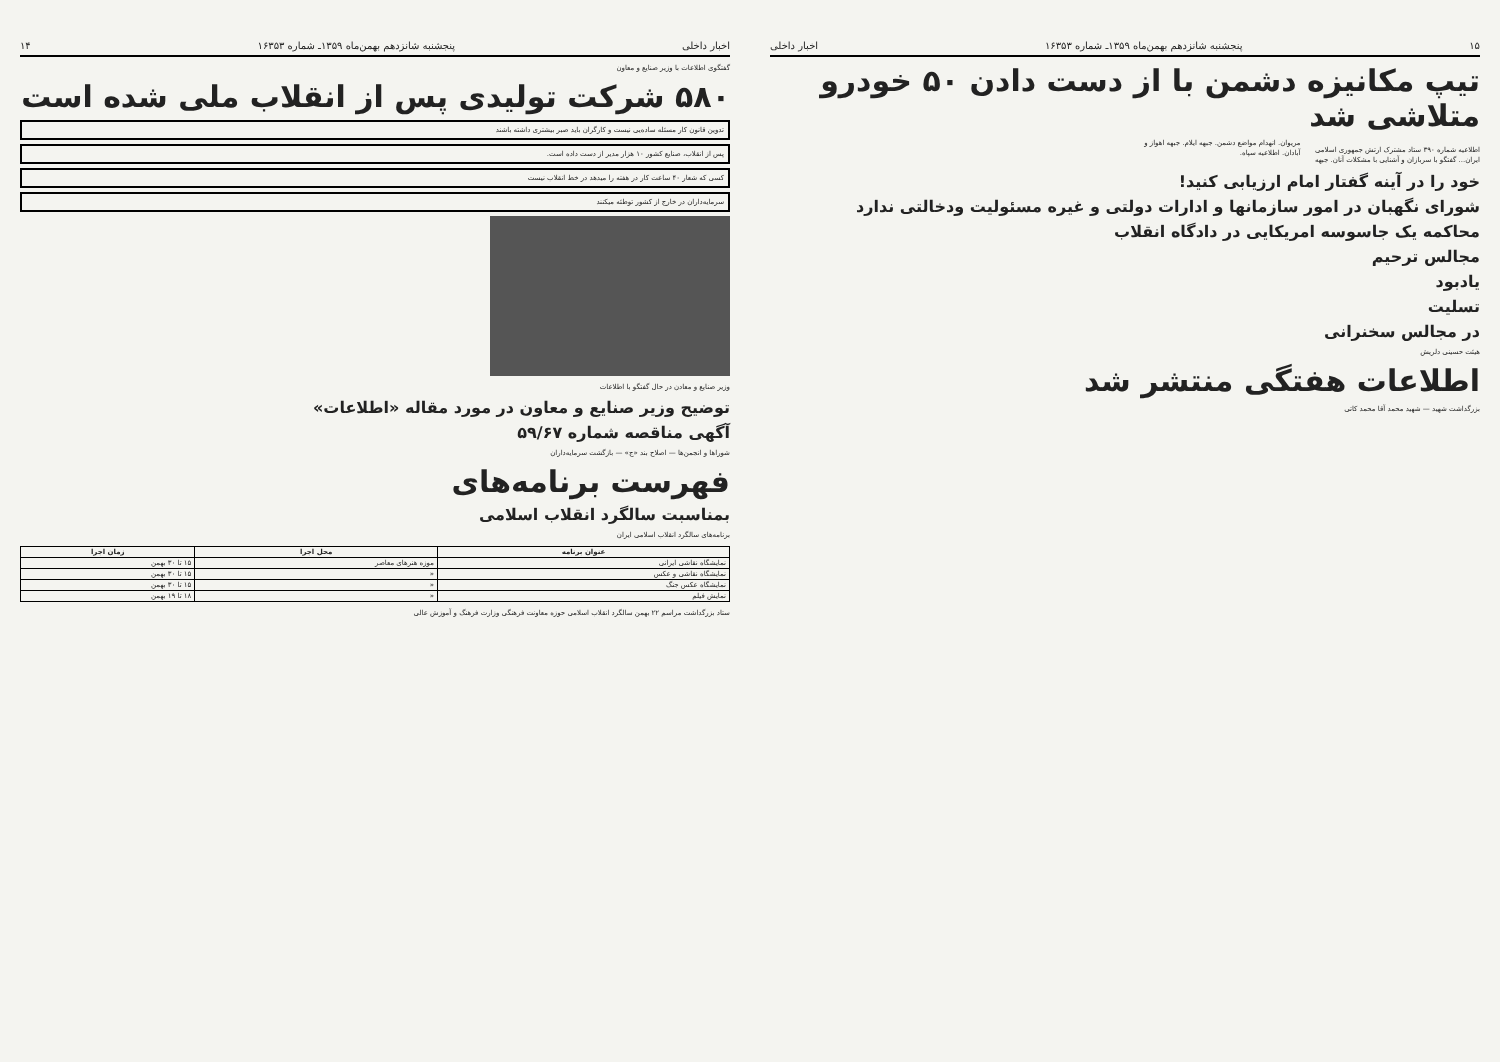اخبار داخلی پنجشنبه شانزدهم بهمن‌ماه ۱۳۵۹ـ شماره ۱۶۳۵۳ ۱۴
گفتگوی اطلاعات با وزیر صنایع و معاون
۵۸۰ شرکت تولیدی پس از انقلاب ملی شده است
تدوین قانون کار مسئله ساده‌یی نیست و کارگران باید صبر بیشتری داشته باشند
پس از انقلاب، صنایع کشور ۱۰ هزار مدیر از دست داده است.
کسی که شعار ۴۰ ساعت کار در هفته را میدهد در خط انقلاب نیست
سرمایه‌داران در خارج از کشور توطئه میکنند
وزیر صنایع و معادن در حال گفتگو با اطلاعات
توضیح وزیر صنایع و معاون در مورد مقاله «اطلاعات»
آگهی مناقصه شماره ۵۹/۶۷
شوراها و انجمن‌ها — اصلاح بند «ج» — بازگشت سرمایه‌داران
فهرست برنامه‌های
بمناسبت سالگرد انقلاب اسلامی
برنامه‌های سالگرد انقلاب اسلامی ایران
| عنوان برنامه | محل اجرا | زمان اجرا |
| --- | --- | --- |
| نمایشگاه نقاشی ایرانی | موزه هنرهای معاصر | ۱۵ تا ۳۰ بهمن |
| نمایشگاه نقاشی و عکس | « | ۱۵ تا ۳۰ بهمن |
| نمایشگاه عکس جنگ | « | ۱۵ تا ۳۰ بهمن |
| نمایش فیلم | « | ۱۸ تا ۱۹ بهمن |
ستاد بزرگداشت مراسم ۲۲ بهمن سالگرد انقلاب اسلامی حوزه معاونت فرهنگی وزارت فرهنگ و آموزش عالی
۱۵ پنجشنبه شانزدهم بهمن‌ماه ۱۳۵۹ـ شماره ۱۶۳۵۳ اخبار داخلی
تیپ مکانیزه دشمن با از دست دادن ۵۰ خودرو متلاشی شد
اطلاعیه شماره ۳۹۰ ستاد مشترک ارتش جمهوری اسلامی ایران... گفتگو با سربازان و آشنایی با مشکلات آنان. جبهه مریوان. انهدام مواضع دشمن. جبهه ایلام. جبهه اهواز و آبادان. اطلاعیه سپاه.
خود را در آینه گفتار امام ارزیابی کنید!
شورای نگهبان در امور سازمانها و ادارات دولتی و غیره مسئولیت ودخالتی ندارد
محاکمه یک جاسوسه امریکایی در دادگاه انقلاب
مجالس ترحیم
یادبود
تسلیت
در مجالس سخنرانی
هیئت حسینی دلریش
اطلاعات هفتگی منتشر شد
بزرگداشت شهید — شهید محمد آقا محمد کاتی